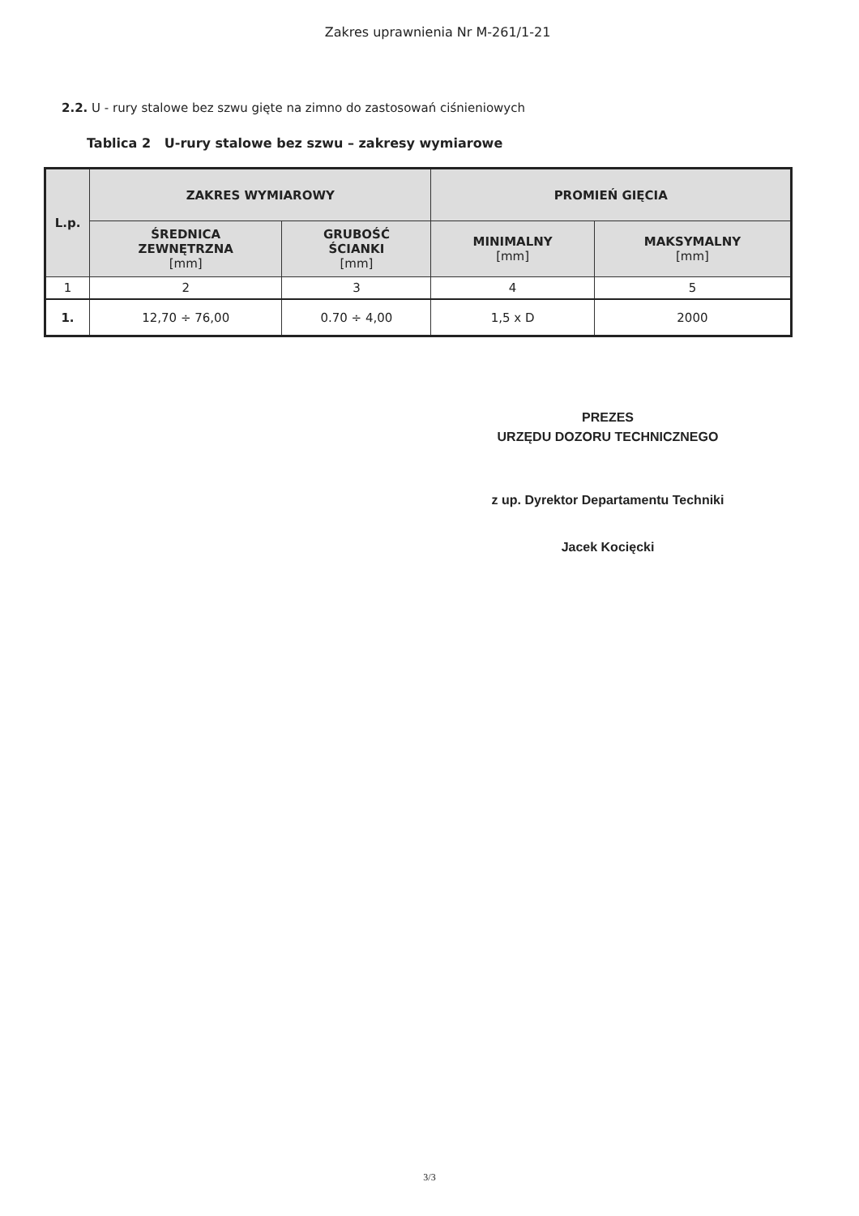Zakres uprawnienia Nr M-261/1-21
2.2. U - rury stalowe bez szwu gięte na zimno do zastosowań ciśnieniowych
Tablica 2 U-rury stalowe bez szwu – zakresy wymiarowe
| L.p. | ZAKRES WYMIAROWY | | PROMIEŃ GIĘCIA | |
| --- | --- | --- | --- | --- |
| | ŚREDNICA ZEWNĘTRZNA [mm] | GRUBOŚĆ ŚCIANKI [mm] | MINIMALNY [mm] | MAKSYMALNY [mm] |
| 1 | 2 | 3 | 4 | 5 |
| 1. | 12,70 ÷ 76,00 | 0.70 ÷ 4,00 | 1,5 x D | 2000 |
PREZES
URZĘDU DOZORU TECHNICZNEGO
z up. Dyrektor Departamentu Techniki
Jacek Kocięcki
3/3